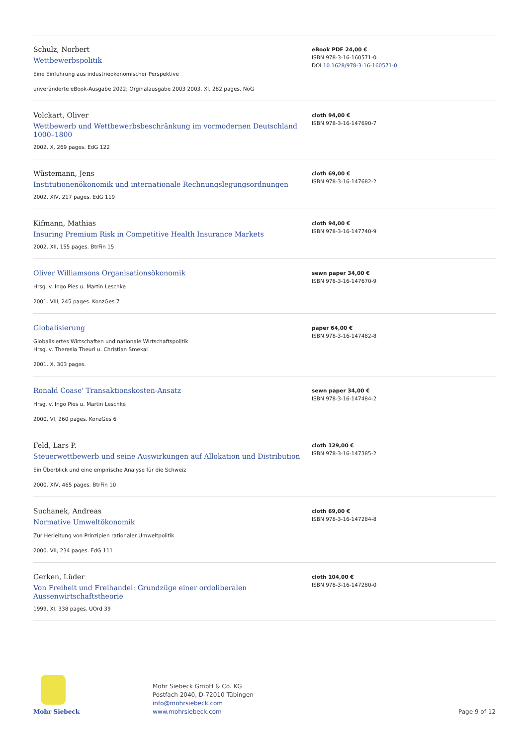Schulz, Norbert
Wettbewerbspolitik
Eine Einführung aus industrieökonomischer Perspektive
unveränderte eBook-Ausgabe 2022; Orginalausgabe 2003 2003. XI, 282 pages. NöG
eBook PDF 24,00 €
ISBN 978-3-16-160571-0
DOI 10.1628/978-3-16-160571-0
Volckart, Oliver
Wettbewerb und Wettbewerbsbeschränkung im vormodernen Deutschland 1000–1800
2002. X, 269 pages. EdG 122
cloth 94,00 €
ISBN 978-3-16-147690-7
Wüstemann, Jens
Institutionenökonomik und internationale Rechnungslegungsordnungen
2002. XIV, 217 pages. EdG 119
cloth 69,00 €
ISBN 978-3-16-147682-2
Kifmann, Mathias
Insuring Premium Risk in Competitive Health Insurance Markets
2002. XII, 155 pages. BtrFin 15
cloth 94,00 €
ISBN 978-3-16-147740-9
Oliver Williamsons Organisationsökonomik
Hrsg. v. Ingo Pies u. Martin Leschke
2001. VIII, 245 pages. KonzGes 7
sewn paper 34,00 €
ISBN 978-3-16-147670-9
Globalisierung
Globalisiertes Wirtschaften und nationale Wirtschaftspolitik
Hrsg. v. Theresia Theurl u. Christian Smekal
2001. X, 303 pages.
paper 64,00 €
ISBN 978-3-16-147482-8
Ronald Coase' Transaktionskosten-Ansatz
Hrsg. v. Ingo Pies u. Martin Leschke
2000. VI, 260 pages. KonzGes 6
sewn paper 34,00 €
ISBN 978-3-16-147484-2
Feld, Lars P.
Steuerwettbewerb und seine Auswirkungen auf Allokation und Distribution
Ein Überblick und eine empirische Analyse für die Schweiz
2000. XIV, 465 pages. BtrFin 10
cloth 129,00 €
ISBN 978-3-16-147385-2
Suchanek, Andreas
Normative Umweltökonomik
Zur Herleitung von Prinzipien rationaler Umweltpolitik
2000. VII, 234 pages. EdG 111
cloth 69,00 €
ISBN 978-3-16-147284-8
Gerken, Lüder
Von Freiheit und Freihandel: Grundzüge einer ordoliberalen Aussenwirtschaftstheorie
1999. XI, 338 pages. UOrd 39
cloth 104,00 €
ISBN 978-3-16-147280-0
Mohr Siebeck
Mohr Siebeck GmbH & Co. KG
Postfach 2040, D-72010 Tübingen
info@mohrsiebeck.com
www.mohrsiebeck.com
Page 9 of 12